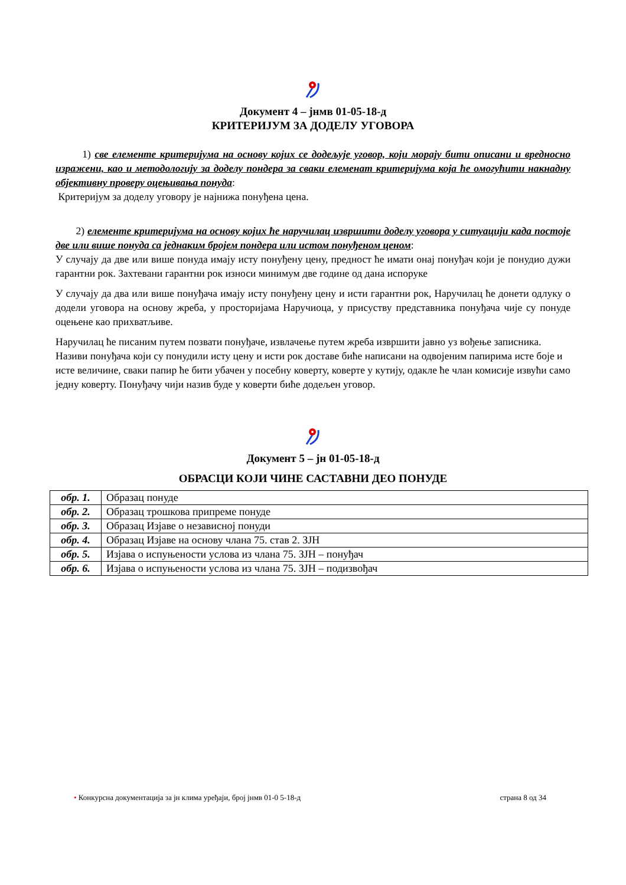Документ 4 – јнмв 01-05-18-д
КРИТЕРИЈУМ ЗА ДОДЕЛУ УГОВОРА
1) све елементе критеријума на основу којих се додељује уговор, који морају бити описани и вредносно изражени, као и методологију за доделу пондера за сваки елеменат критеријума која ће омогућити накнадну објективну проверу оцењивања понуда:
Критеријум за доделу уговору је најнижа понуђена цена.
2) елементе критеријума на основу којих ће наручилац извршити доделу уговора у ситуацији када постоје две или више понуда са једнаким бројем пондера или истом понуђеном ценом:
У случају да две или више понуда имају исту понуђену цену, предност ће имати онај понуђач који је понудио дужи гарантни рок. Захтевани гарантни рок износи минимум две године од дана испоруке
У случају да два или више понуђача имају исту понуђену цену и исти гарантни рок, Наручилац ће донети одлуку о додели уговора на основу жреба, у просторијама Наручиоца, у присуству представника понуђача чије су понуде оцењене као прихватљиве.
Наручилац ће писаним путем позвати понуђаче, извлачење путем жреба извршити јавно уз вођење записника. Називи понуђача који су понудили исту цену и исти рок доставе биће написани на одвојеним папирима исте боје и исте величине, сваки папир ће бити убачен у посебну коверту, коверте у кутију, одакле ће члан комисије извући само једну коверту. Понуђачу чији назив буде у коверти биће додељен уговор.
Документ 5 – јн 01-05-18-д
ОБРАСЦИ КОЈИ ЧИНЕ САСТАВНИ ДЕО ПОНУДЕ
| обр. 1. | Образац понуде |
| обр. 2. | Образац трошкова припреме понуде |
| обр. 3. | Образац Изјаве о независној понуди |
| обр. 4. | Образац Изјаве на основу члана 75. став 2. ЗЈН |
| обр. 5. | Изјава о испуњености услова из члана 75. ЗЈН – понуђач |
| обр. 6. | Изјава о испуњености услова из члана 75. ЗЈН – подизвођач |
• Конкурсна документација за јн клима уређаји, број јнмв 01-0 5-18-д страна 8 од 34